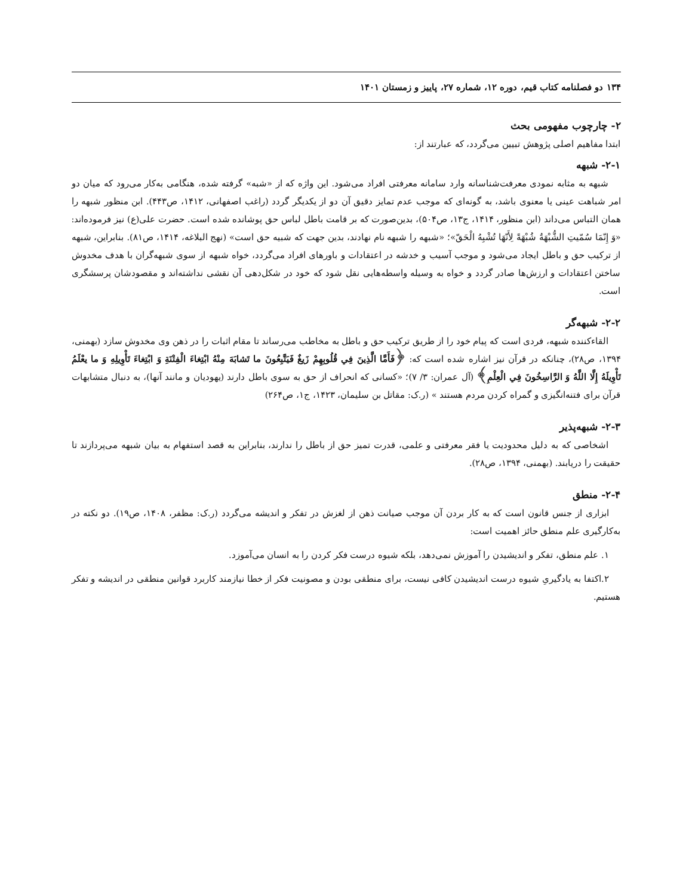۱۳۴ دو فصلنامه کتاب قیم، دوره ۱۲، شماره ۲۷، پاییز و زمستان ۱۴۰۱
۲- چارچوب مفهومی بحث
ابتدا مفاهیم اصلی پژوهش تبیین می‌گردد، که عبارتند از:
۲-۱- شبهه
شبهه به مثابه نمودی معرفت‌شناسانه وارد سامانه معرفتی افراد می‌شود. این واژه که از «شبه» گرفته شده، هنگامی به‌کار می‌رود که میان دو امر شباهت عینی یا معنوی باشد، به گونه‌ای که موجب عدم تمایز دقیق آن دو از یکدیگر گردد (راغب اصفهانی، ۱۴۱۲، ص۴۴۳). ابن منظور شبهه را همان التباس می‌داند (ابن منظور، ۱۴۱۴، ج۱۳، ص۵۰۴)، بدین‌صورت که بر قامت باطل لباس حق پوشانده شده است. حضرت علی(ع) نیز فرموده‌اند: «وَ إِنّمَا سُمّیتِ الشُّبْهَةُ شُبْهَةً لِأَنّهَا تُشْبِهُ الْحَقّ»؛ «شبهه را شبهه نام نهادند، بدین جهت که شبیه حق است» (نهج البلاغه، ۱۴۱۴، ص۸۱). بنابراین، شبهه از ترکیب حق و باطل ایجاد می‌شود و موجب آسیب و خدشه در اعتقادات و باورهای افراد می‌گردد، خواه شبهه از سوی شبهه‌گران با هدف مخدوش ساختن اعتقادات و ارزش‌ها صادر گردد و خواه به وسیله واسطه‌هایی نقل شود که خود در شکل‌دهی آن نقشی نداشته‌اند و مقصودشان پرسشگری است.
۲-۲- شبهه‌گر
القاءکننده شبهه، فردی است که پیام خود را از طریق ترکیب حق و باطل به مخاطب می‌رساند تا مقام اثبات را در ذهن وی مخدوش سازد (بهمنی، ۱۳۹۴، ص۲۸)، چنانکه در قرآن نیز اشاره شده است که: ﴿فَأَمَّا الَّذِينَ فِي قُلُوبِهِمْ زَيغٌ فَيَتَّبِعُونَ ما تَشابَهَ مِنْهُ ابْتِغاءَ الْفِتْنَةِ وَ ابْتِغاءَ تَأْوِيلِهِ وَ ما يعْلَمُ تَأْوِيلَهُ إِلَّا اللَّهُ وَ الرَّاسِخُونَ فِي الْعِلْمِ﴾ (آل عمران: ۳/ ۷)؛ «کسانی که انحراف از حق به سوی باطل دارند (یهودیان و مانند آنها)، به دنبال متشابهات قرآن برای فتنه‌انگیزی و گمراه کردن مردم هستند » (ر.ک: مقاتل بن سلیمان، ۱۴۲۳، ج۱، ص۲۶۴)
۲-۳- شبهه‌پذیر
اشخاصی که به دلیل محدودیت یا فقر معرفتی و علمی، قدرت تمیز حق از باطل را ندارند، بنابراین به قصد استفهام به بیان شبهه می‌پردازند تا حقیقت را دریابند. (بهمنی، ۱۳۹۴، ص۲۸).
۲-۴- منطق
ابزاری از جنس قانون است که به کار بردن آن موجب صیانت ذهن از لغزش در تفکر و اندیشه می‌گردد (ر.ک: مظفر، ۱۴۰۸، ص۱۹). دو نکته در به‌کارگیری علم منطق حائز اهمیت است:
۱. علم منطق، تفکر و اندیشیدن را آموزش نمی‌دهد، بلکه شیوه درست فکر کردن را به انسان می‌آموزد.
۲.اکتفا به یادگیریِ شیوه درست اندیشیدن کافی نیست، برای منطقی بودن و مصونیت فکر از خطا نیازمند کاربرد قوانین منطقی در اندیشه و تفکر هستیم.